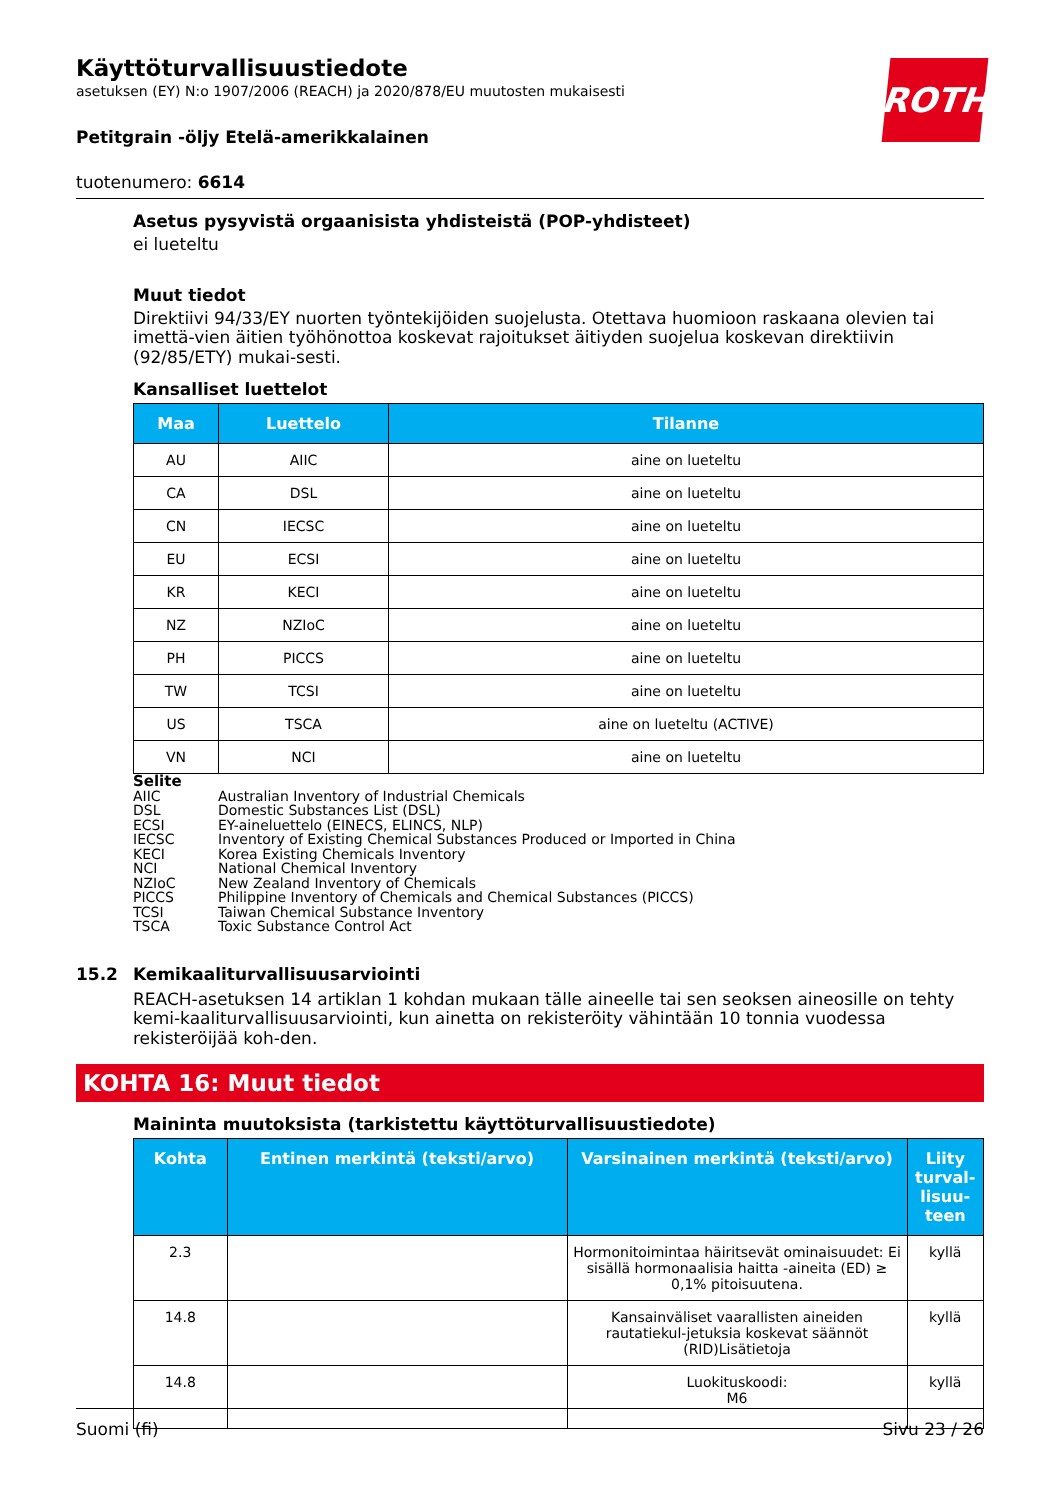ROTH
Käyttöturvallisuustiedote
asetuksen (EY) N:o 1907/2006 (REACH) ja 2020/878/EU muutosten mukaisesti
Petitgrain -öljy Etelä-amerikkalainen
tuotenumero: 6614
Asetus pysyvistä orgaanisista yhdisteistä (POP-yhdisteet)
ei lueteltu
Muut tiedot
Direktiivi 94/33/EY nuorten työntekijöiden suojelusta. Otettava huomioon raskaana olevien tai imettä-vien äitien työhönottoa koskevat rajoitukset äitiyden suojelua koskevan direktiivin (92/85/ETY) mukai-sesti.
Kansalliset luettelot
| Maa | Luettelo | Tilanne |
| --- | --- | --- |
| AU | AIIC | aine on lueteltu |
| CA | DSL | aine on lueteltu |
| CN | IECSC | aine on lueteltu |
| EU | ECSI | aine on lueteltu |
| KR | KECI | aine on lueteltu |
| NZ | NZIoC | aine on lueteltu |
| PH | PICCS | aine on lueteltu |
| TW | TCSI | aine on lueteltu |
| US | TSCA | aine on lueteltu (ACTIVE) |
| VN | NCI | aine on lueteltu |
Selite
AIIC Australian Inventory of Industrial Chemicals
DSL Domestic Substances List (DSL)
ECSI EY-aineluettelo (EINECS, ELINCS, NLP)
IECSC Inventory of Existing Chemical Substances Produced or Imported in China
KECI Korea Existing Chemicals Inventory
NCI National Chemical Inventory
NZIoC New Zealand Inventory of Chemicals
PICCS Philippine Inventory of Chemicals and Chemical Substances (PICCS)
TCSI Taiwan Chemical Substance Inventory
TSCA Toxic Substance Control Act
15.2 Kemikaaliturvallisuusarviointi
REACH-asetuksen 14 artiklan 1 kohdan mukaan tälle aineelle tai sen seoksen aineosille on tehty kemi-kaaliturvallisuusarviointi, kun ainetta on rekisteröity vähintään 10 tonnia vuodessa rekisteröijää koh-den.
KOHTA 16: Muut tiedot
Maininta muutoksista (tarkistettu käyttöturvallisuustiedote)
| Kohta | Entinen merkintä (teksti/arvo) | Varsinainen merkintä (teksti/arvo) | Liity turval-lisuu-teen |
| --- | --- | --- | --- |
| 2.3 | | Hormonitoimintaa häiritsevät ominaisuudet: Ei sisällä hormonaalisia haitta -aineita (ED) ≥ 0,1% pitoisuutena. | kyllä |
| 14.8 | | Kansainväliset vaarallisten aineiden rautatiekul-jetuksia koskevat säännöt (RID)Lisätietoja | kyllä |
| 14.8 | | Luokituskoodi: M6 | kyllä |
Suomi (fi) Sivu 23 / 26